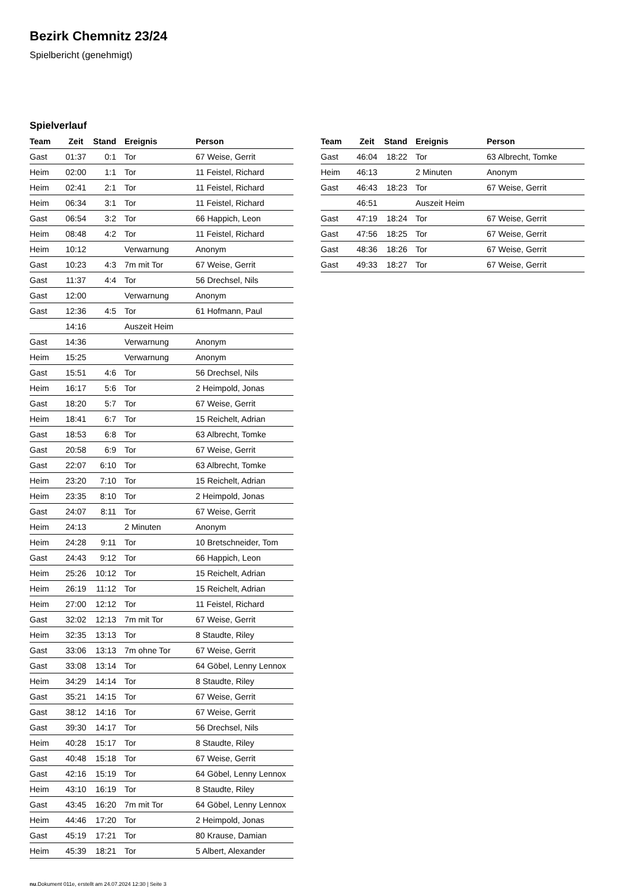Bezirk Chemnitz 23/24
Spielbericht (genehmigt)
Spielverlauf
| Team | Zeit | Stand | Ereignis | Person |
| --- | --- | --- | --- | --- |
| Gast | 01:37 | 0:1 | Tor | 67 Weise, Gerrit |
| Heim | 02:00 | 1:1 | Tor | 11 Feistel, Richard |
| Heim | 02:41 | 2:1 | Tor | 11 Feistel, Richard |
| Heim | 06:34 | 3:1 | Tor | 11 Feistel, Richard |
| Gast | 06:54 | 3:2 | Tor | 66 Happich, Leon |
| Heim | 08:48 | 4:2 | Tor | 11 Feistel, Richard |
| Heim | 10:12 | | Verwarnung | Anonym |
| Gast | 10:23 | 4:3 | 7m mit Tor | 67 Weise, Gerrit |
| Gast | 11:37 | 4:4 | Tor | 56 Drechsel, Nils |
| Gast | 12:00 | | Verwarnung | Anonym |
| Gast | 12:36 | 4:5 | Tor | 61 Hofmann, Paul |
| | 14:16 | | Auszeit Heim | |
| Gast | 14:36 | | Verwarnung | Anonym |
| Heim | 15:25 | | Verwarnung | Anonym |
| Gast | 15:51 | 4:6 | Tor | 56 Drechsel, Nils |
| Heim | 16:17 | 5:6 | Tor | 2 Heimpold, Jonas |
| Gast | 18:20 | 5:7 | Tor | 67 Weise, Gerrit |
| Heim | 18:41 | 6:7 | Tor | 15 Reichelt, Adrian |
| Gast | 18:53 | 6:8 | Tor | 63 Albrecht, Tomke |
| Gast | 20:58 | 6:9 | Tor | 67 Weise, Gerrit |
| Gast | 22:07 | 6:10 | Tor | 63 Albrecht, Tomke |
| Heim | 23:20 | 7:10 | Tor | 15 Reichelt, Adrian |
| Heim | 23:35 | 8:10 | Tor | 2 Heimpold, Jonas |
| Gast | 24:07 | 8:11 | Tor | 67 Weise, Gerrit |
| Heim | 24:13 | | 2 Minuten | Anonym |
| Heim | 24:28 | 9:11 | Tor | 10 Bretschneider, Tom |
| Gast | 24:43 | 9:12 | Tor | 66 Happich, Leon |
| Heim | 25:26 | 10:12 | Tor | 15 Reichelt, Adrian |
| Heim | 26:19 | 11:12 | Tor | 15 Reichelt, Adrian |
| Heim | 27:00 | 12:12 | Tor | 11 Feistel, Richard |
| Gast | 32:02 | 12:13 | 7m mit Tor | 67 Weise, Gerrit |
| Heim | 32:35 | 13:13 | Tor | 8 Staudte, Riley |
| Gast | 33:06 | 13:13 | 7m ohne Tor | 67 Weise, Gerrit |
| Gast | 33:08 | 13:14 | Tor | 64 Göbel, Lenny Lennox |
| Heim | 34:29 | 14:14 | Tor | 8 Staudte, Riley |
| Gast | 35:21 | 14:15 | Tor | 67 Weise, Gerrit |
| Gast | 38:12 | 14:16 | Tor | 67 Weise, Gerrit |
| Gast | 39:30 | 14:17 | Tor | 56 Drechsel, Nils |
| Heim | 40:28 | 15:17 | Tor | 8 Staudte, Riley |
| Gast | 40:48 | 15:18 | Tor | 67 Weise, Gerrit |
| Gast | 42:16 | 15:19 | Tor | 64 Göbel, Lenny Lennox |
| Heim | 43:10 | 16:19 | Tor | 8 Staudte, Riley |
| Gast | 43:45 | 16:20 | 7m mit Tor | 64 Göbel, Lenny Lennox |
| Heim | 44:46 | 17:20 | Tor | 2 Heimpold, Jonas |
| Gast | 45:19 | 17:21 | Tor | 80 Krause, Damian |
| Heim | 45:39 | 18:21 | Tor | 5 Albert, Alexander |
| Team | Zeit | Stand | Ereignis | Person |
| --- | --- | --- | --- | --- |
| Gast | 46:04 | 18:22 | Tor | 63 Albrecht, Tomke |
| Heim | 46:13 | | 2 Minuten | Anonym |
| Gast | 46:43 | 18:23 | Tor | 67 Weise, Gerrit |
| | 46:51 | | Auszeit Heim | |
| Gast | 47:19 | 18:24 | Tor | 67 Weise, Gerrit |
| Gast | 47:56 | 18:25 | Tor | 67 Weise, Gerrit |
| Gast | 48:36 | 18:26 | Tor | 67 Weise, Gerrit |
| Gast | 49:33 | 18:27 | Tor | 67 Weise, Gerrit |
nu.Dokument 011e, erstellt am 24.07.2024 12:30 | Seite 3